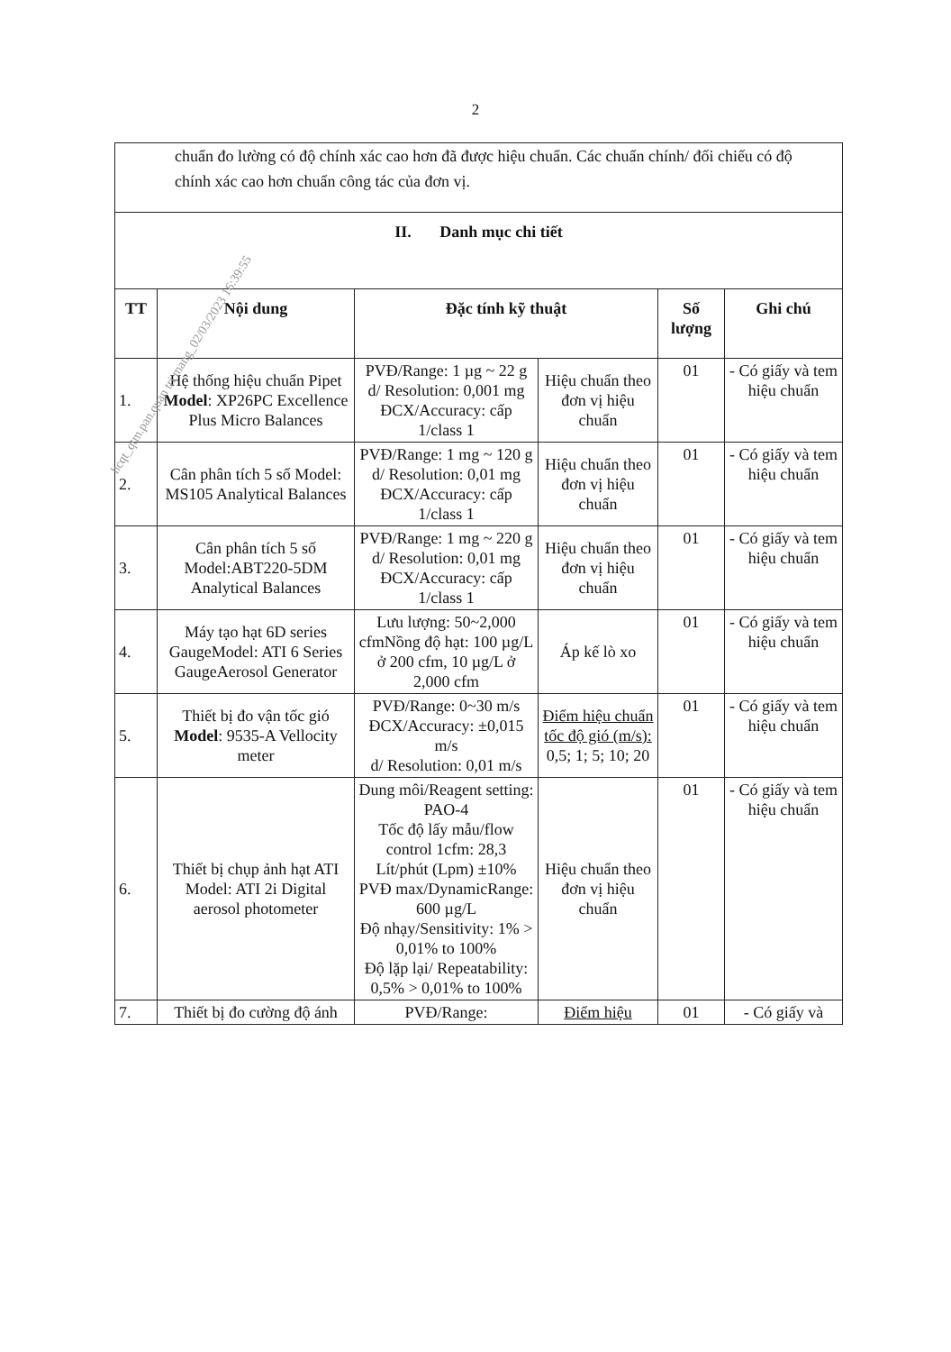2
| chuẩn đo lường có độ chính xác cao hơn đã được hiệu chuẩn. Các chuẩn chính/ đối chiếu có độ chính xác cao hơn chuẩn công tác của đơn vị. | | | | | |
| II. Danh mục chi tiết | | | | | |
| TT | Nội dung | Đặc tính kỹ thuật | | Số lượng | Ghi chú |
| 1. | Hệ thống hiệu chuẩn Pipet Model : XP26PC Excellence Plus Micro Balances | PVĐ/Range: 1 µg ~ 22 g d/ Resolution: 0,001 mg ĐCX/Accuracy: cấp 1/class 1 | Hiệu chuẩn theo đơn vị hiệu chuẩn | 01 | - Có giấy và tem hiệu chuẩn |
| 2. | Cân phân tích 5 số Model: MS105 Analytical Balances | PVĐ/Range: 1 mg ~ 120 g d/ Resolution: 0,01 mg ĐCX/Accuracy: cấp 1/class 1 | Hiệu chuẩn theo đơn vị hiệu chuẩn | 01 | - Có giấy và tem hiệu chuẩn |
| 3. | Cân phân tích 5 số Model:ABT220-5DM Analytical Balances | PVĐ/Range: 1 mg ~ 220 g d/ Resolution: 0,01 mg ĐCX/Accuracy: cấp 1/class 1 | Hiệu chuẩn theo đơn vị hiệu chuẩn | 01 | - Có giấy và tem hiệu chuẩn |
| 4. | Máy tạo hạt 6D series GaugeModel: ATI 6 Series GaugeAerosol Generator | Lưu lượng: 50~2,000 cfmNồng độ hạt: 100 µg/L ở 200 cfm, 10 µg/L ở 2,000 cfm | Áp kế lò xo | 01 | - Có giấy và tem hiệu chuẩn |
| 5. | Thiết bị đo vận tốc gió Model : 9535-A Vellocity meter | PVĐ/Range: 0~30 m/s ĐCX/Accuracy: ±0,015 m/s d/ Resolution: 0,01 m/s | Điểm hiệu chuẩn tốc độ gió (m/s): 0,5; 1; 5; 10; 20 | 01 | - Có giấy và tem hiệu chuẩn |
| 6. | Thiết bị chụp ảnh hạt ATI Model: ATI 2i Digital aerosol photometer | Dung môi/Reagent setting: PAO-4 Tốc độ lấy mẫu/flow control 1cfm: 28,3 Lít/phút (Lpm) ±10% PVĐ max/DynamicRange: 600 µg/L Độ nhạy/Sensitivity: 1% > 0,01% to 100% Độ lặp lại/ Repeatability: 0,5% > 0,01% to 100% | Hiệu chuẩn theo đơn vị hiệu chuẩn | 01 | - Có giấy và tem hiệu chuẩn |
| 7. | Thiết bị đo cường độ ánh | PVĐ/Range: | Điểm hiệu | 01 | - Có giấy và |
hcqt_qtm.pan.quan tri mang_02/03/2023 16:39:55